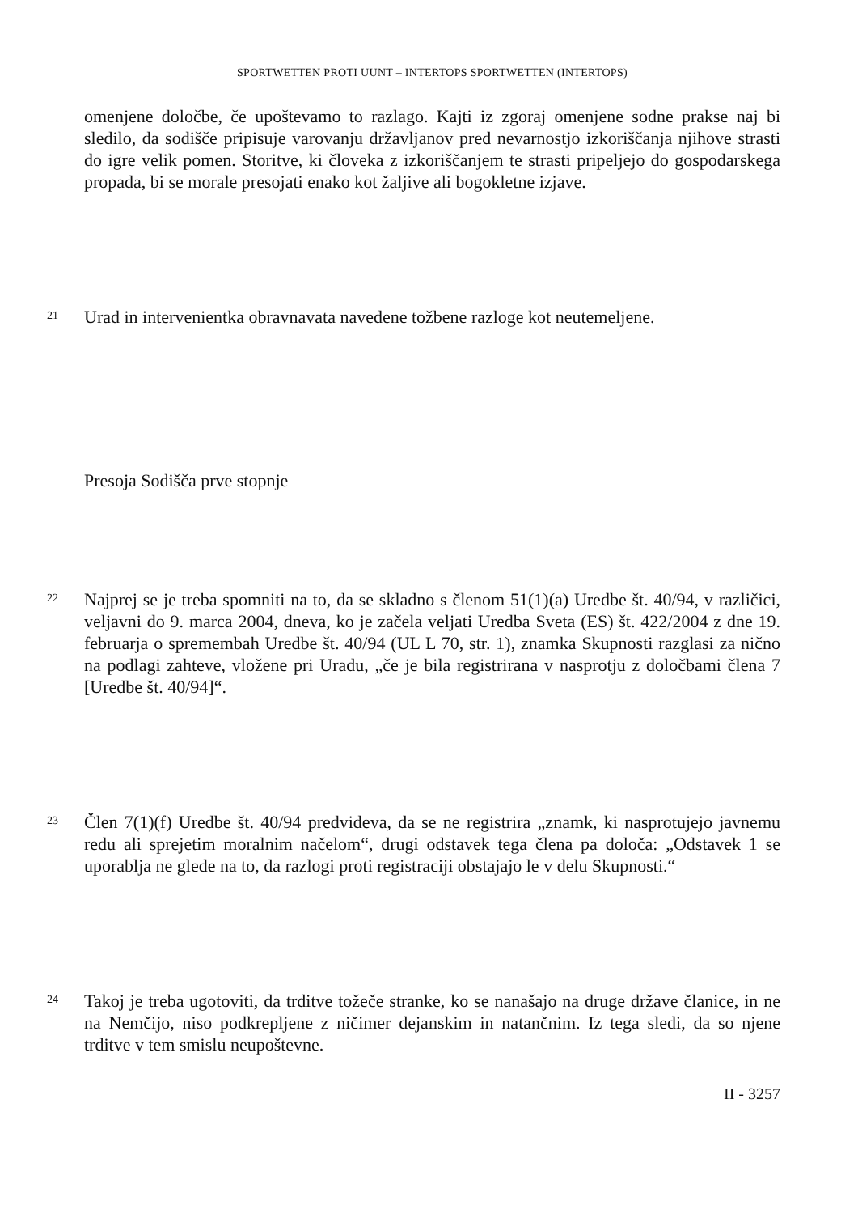SPORTWETTEN PROTI UUNT – INTERTOPS SPORTWETTEN (INTERTOPS)
omenjene določbe, če upoštevamo to razlago. Kajti iz zgoraj omenjene sodne prakse naj bi sledilo, da sodišče pripisuje varovanju državljanov pred nevarnostjo izkoriščanja njihove strasti do igre velik pomen. Storitve, ki človeka z izkoriščanjem te strasti pripeljejo do gospodarskega propada, bi se morale presojati enako kot žaljive ali bogokletne izjave.
21
Urad in intervenientka obravnavata navedene tožbene razloge kot neutemeljene.
Presoja Sodišča prve stopnje
22
Najprej se je treba spomniti na to, da se skladno s členom 51(1)(a) Uredbe št. 40/94, v različici, veljavni do 9. marca 2004, dneva, ko je začela veljati Uredba Sveta (ES) št. 422/2004 z dne 19. februarja o spremembah Uredbe št. 40/94 (UL L 70, str. 1), znamka Skupnosti razglasi za nično na podlagi zahteve, vložene pri Uradu, „če je bila registrirana v nasprotju z določbami člena 7 [Uredbe št. 40/94]“.
23
Člen 7(1)(f) Uredbe št. 40/94 predvideva, da se ne registrira „znamk, ki nasprotujejo javnemu redu ali sprejetim moralnim načelom“, drugi odstavek tega člena pa določa: „Odstavek 1 se uporablja ne glede na to, da razlogi proti registraciji obstajajo le v delu Skupnosti.“
24
Takoj je treba ugotoviti, da trditve tožeče stranke, ko se nanašajo na druge države članice, in ne na Nemčijo, niso podkrepljene z ničimer dejanskim in natančnim. Iz tega sledi, da so njene trditve v tem smislu neupoštevne.
II - 3257